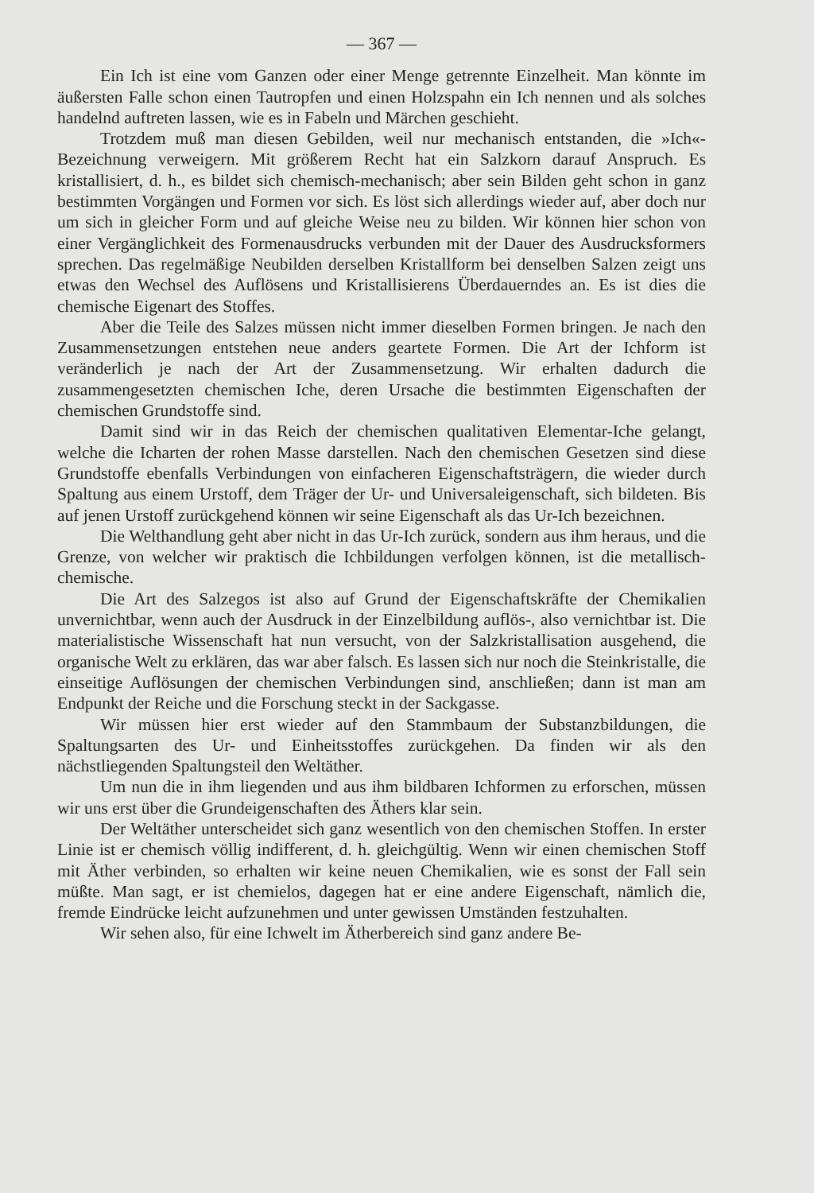— 367 —
Ein Ich ist eine vom Ganzen oder einer Menge getrennte Einzelheit. Man könnte im äußersten Falle schon einen Tautropfen und einen Holzspahn ein Ich nennen und als solches handelnd auftreten lassen, wie es in Fabeln und Märchen geschieht.
Trotzdem muß man diesen Gebilden, weil nur mechanisch entstanden, die »Ich«-Bezeichnung verweigern. Mit größerem Recht hat ein Salzkorn darauf Anspruch. Es kristallisiert, d. h., es bildet sich chemisch-mechanisch; aber sein Bilden geht schon in ganz bestimmten Vorgängen und Formen vor sich. Es löst sich allerdings wieder auf, aber doch nur um sich in gleicher Form und auf gleiche Weise neu zu bilden. Wir können hier schon von einer Vergänglichkeit des Formenausdrucks verbunden mit der Dauer des Ausdrucksformers sprechen. Das regelmäßige Neubilden derselben Kristallform bei denselben Salzen zeigt uns etwas den Wechsel des Auflösens und Kristallisierens Überdauerndes an. Es ist dies die chemische Eigenart des Stoffes.
Aber die Teile des Salzes müssen nicht immer dieselben Formen bringen. Je nach den Zusammensetzungen entstehen neue anders geartete Formen. Die Art der Ichform ist veränderlich je nach der Art der Zusammensetzung. Wir erhalten dadurch die zusammengesetzten chemischen Iche, deren Ursache die bestimmten Eigenschaften der chemischen Grundstoffe sind.
Damit sind wir in das Reich der chemischen qualitativen Elementar-Iche gelangt, welche die Icharten der rohen Masse darstellen. Nach den chemischen Gesetzen sind diese Grundstoffe ebenfalls Verbindungen von einfacheren Eigenschaftsträgern, die wieder durch Spaltung aus einem Urstoff, dem Träger der Ur- und Universaleigenschaft, sich bildeten. Bis auf jenen Urstoff zurückgehend können wir seine Eigenschaft als das Ur-Ich bezeichnen.
Die Welthandlung geht aber nicht in das Ur-Ich zurück, sondern aus ihm heraus, und die Grenze, von welcher wir praktisch die Ichbildungen verfolgen können, ist die metallisch-chemische.
Die Art des Salzegos ist also auf Grund der Eigenschaftskräfte der Chemikalien unvernichtbar, wenn auch der Ausdruck in der Einzelbildung auflös-, also vernichtbar ist. Die materialistische Wissenschaft hat nun versucht, von der Salzkristallisation ausgehend, die organische Welt zu erklären, das war aber falsch. Es lassen sich nur noch die Steinkristalle, die einseitige Auflösungen der chemischen Verbindungen sind, anschließen; dann ist man am Endpunkt der Reiche und die Forschung steckt in der Sackgasse.
Wir müssen hier erst wieder auf den Stammbaum der Substanzbildungen, die Spaltungsarten des Ur- und Einheitsstoffes zurückgehen. Da finden wir als den nächstliegenden Spaltungsteil den Weltäther.
Um nun die in ihm liegenden und aus ihm bildbaren Ichformen zu erforschen, müssen wir uns erst über die Grundeigenschaften des Äthers klar sein.
Der Weltäther unterscheidet sich ganz wesentlich von den chemischen Stoffen. In erster Linie ist er chemisch völlig indifferent, d. h. gleichgültig. Wenn wir einen chemischen Stoff mit Äther verbinden, so erhalten wir keine neuen Chemikalien, wie es sonst der Fall sein müßte. Man sagt, er ist chemielos, dagegen hat er eine andere Eigenschaft, nämlich die, fremde Eindrücke leicht aufzunehmen und unter gewissen Umständen festzuhalten.
Wir sehen also, für eine Ichwelt im Ätherbereich sind ganz andere Be-